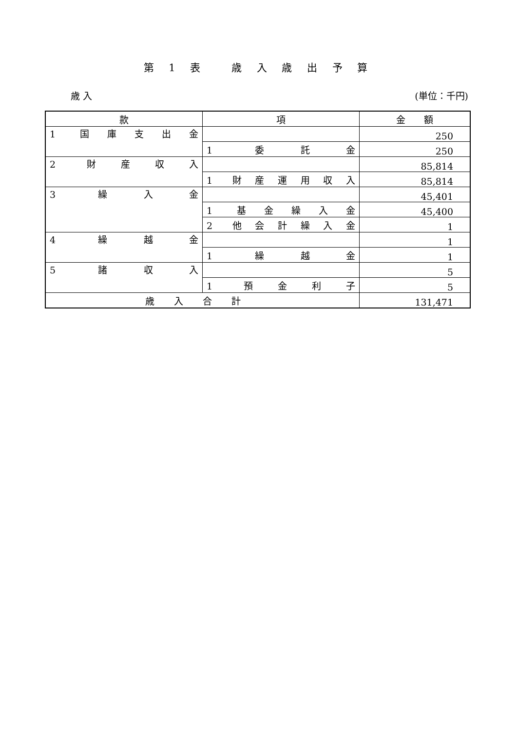第 1 表　 歳 入 歳 出 予 算
歳 入 (単位：千円)
| 款 | 項 | 金 額 |
| --- | --- | --- |
| 1 国 庫 支 出 金 | | 250 |
| | 1 委 託 金 | 250 |
| 2 財 産 収 入 | | 85,814 |
| | 1 財 産 運 用 収 入 | 85,814 |
| 3 繰 入 金 | | 45,401 |
| | 1 基 金 繰 入 金 | 45,400 |
| | 2 他 会 計 繰 入 金 | 1 |
| 4 繰 越 金 | | 1 |
| | 1 繰 越 金 | 1 |
| 5 諸 収 入 | | 5 |
| | 1 預 金 利 子 | 5 |
| 歳入合計 | | 131,471 |